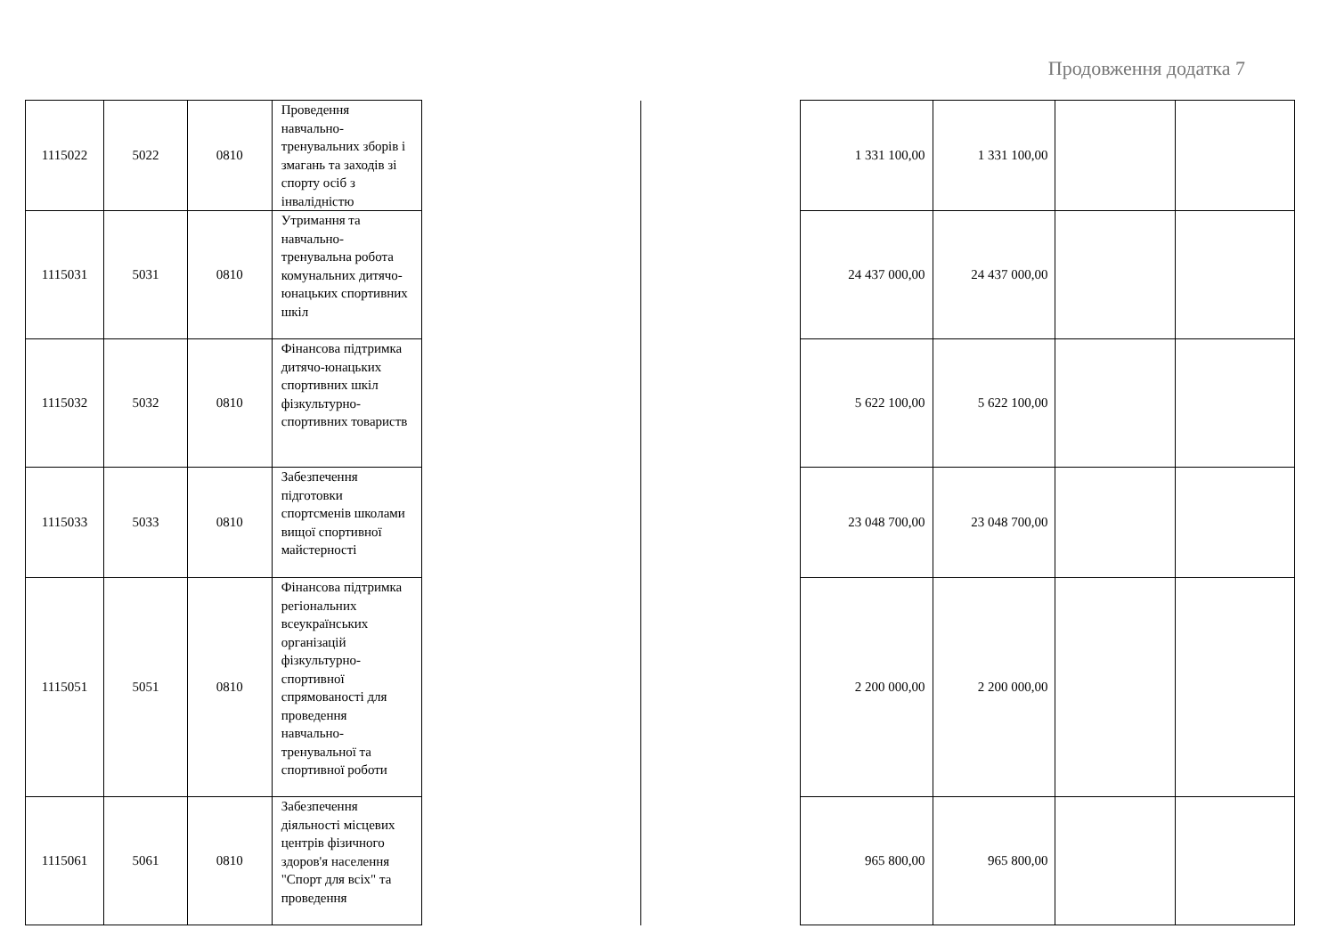Продовження додатка 7
| 1115022 | 5022 | 0810 | Проведення навчально-тренувальних зборів і змагань та заходів зі спорту осіб з інвалідністю | | | 1 331 100,00 | 1 331 100,00 | | |
| 1115031 | 5031 | 0810 | Утримання та навчально-тренувальна робота комунальних дитячо-юнацьких спортивних шкіл | | | 24 437 000,00 | 24 437 000,00 | | |
| 1115032 | 5032 | 0810 | Фінансова підтримка дитячо-юнацьких спортивних шкіл фізкультурно-спортивних товариств | | | 5 622 100,00 | 5 622 100,00 | | |
| 1115033 | 5033 | 0810 | Забезпечення підготовки спортсменів школами вищої спортивної майстерності | | | 23 048 700,00 | 23 048 700,00 | | |
| 1115051 | 5051 | 0810 | Фінансова підтримка регіональних всеукраїнських організацій фізкультурно-спортивної спрямованості для проведення навчально-тренувальної та спортивної роботи | | | 2 200 000,00 | 2 200 000,00 | | |
| 1115061 | 5061 | 0810 | Забезпечення діяльності місцевих центрів фізичного здоров'я населення "Спорт для всіх" та проведення | | | 965 800,00 | 965 800,00 | | |